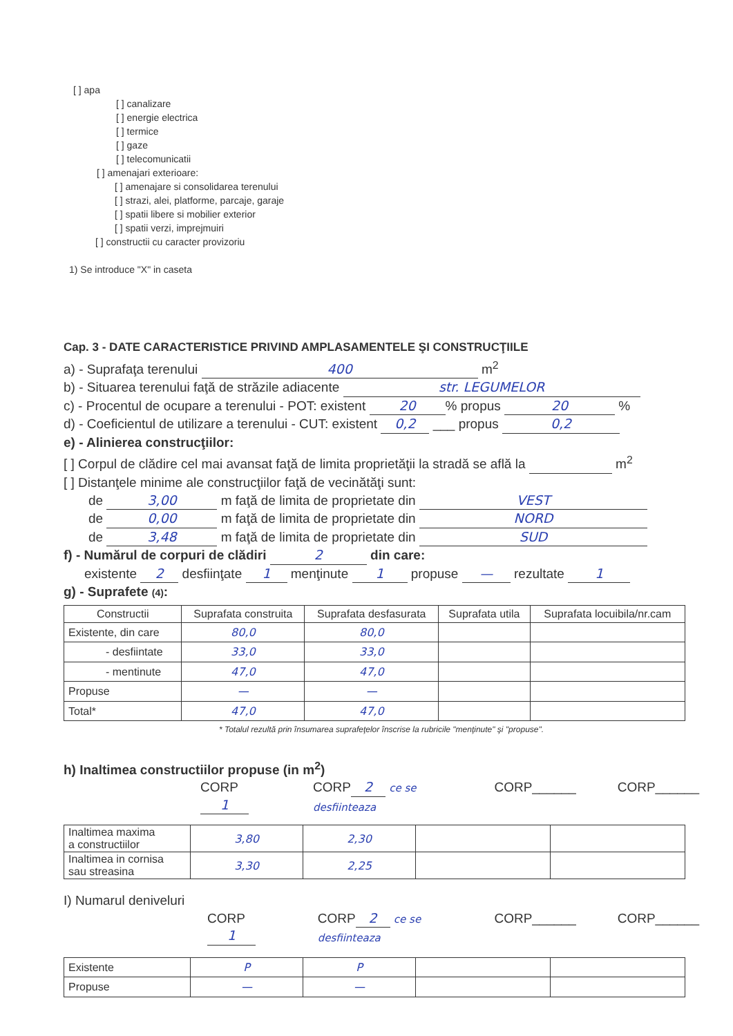[ ] apa
[ ] canalizare
[ ] energie electrica
[ ] termice
[ ] gaze
[ ] telecomunicatii
[ ] amenajari exterioare:
[ ] amenajare si consolidarea terenului
[ ] strazi, alei, platforme, parcaje, garaje
[ ] spatii libere si mobilier exterior
[ ] spatii verzi, imprejmuiri
[ ] constructii cu caracter provizoriu
1) Se introduce "X" in caseta
Cap. 3 - DATE CARACTERISTICE PRIVIND AMPLASAMENTELE ŞI CONSTRUCŢIILE
a) - Suprafaţa terenului 400 m<sup>2</sup>
b) - Situarea terenului faţă de străzile adiacente str. LEGUMELOR
c) - Procentul de ocupare a terenului - POT: existent 20% propus 20 %
d) - Coeficientul de utilizare a terenului - CUT: existent 0,2 ___ propus 0,2
e) - Alinierea construcţiilor:
[ ] Corpul de clădire cel mai avansat faţă de limita proprietăţii la stradă se află la m<sup>2</sup>
[ ] Distanţele minime ale construcţiilor faţă de vecinătăţi sunt:
de 3,00 m faţă de limita de proprietate din VEST
de 0,00 m faţă de limita de proprietate din NORD
de 3,48 m faţă de limita de proprietate din SUD
f) - Numărul de corpuri de clădiri 2 din care:
existente 2 desfiinţate 1 menţinute 1 propuse — rezultate 1
g) - Suprafete (4):
| Constructii | Suprafata construita | Suprafata desfasurata | Suprafata utila | Suprafata locuibila/nr.cam |
| --- | --- | --- | --- | --- |
| Existente, din care | 80,0 | 80,0 | | |
| - desfiintate | 33,0 | 33,0 | | |
| - mentinute | 47,0 | 47,0 | | |
| Propuse | — | — | | |
| Total* | 47,0 | 47,0 | | |
* Totalul rezultă prin însumarea suprafeţelor înscrise la rubricile "menţinute" şi "propuse".
h) Inaltimea constructiilor propuse (in m<sup>2</sup>)
CORP 1 CORP 2 ce se desfiinteaza CORP______ CORP______
| Inaltimea maxima a constructiilor | 3,80 | 2,30 | | |
| Inaltimea in cornisa sau streasina | 3,30 | 2,25 | | |
I) Numarul deniveluri
CORP 1 CORP 2 ce se desfiinteaza CORP______ CORP______
| Existente | P | P | | |
| Propuse | — | — | | |